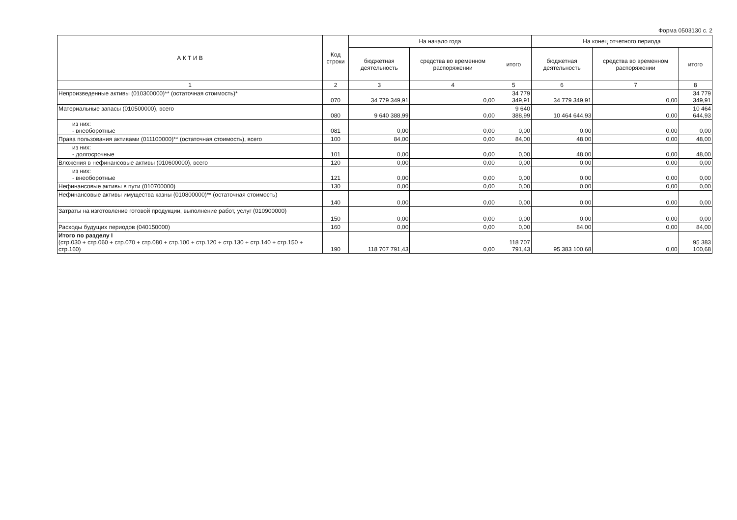Форма 0503130 с. 2
| А К Т И В | Код строки | На начало года | | | На конец отчетного периода | | |
| --- | --- | --- | --- | --- | --- | --- | --- |
| | | бюджетная деятельность | средства во временном распоряжении | итого | бюджетная деятельность | средства во временном распоряжении | итого |
| 1 | 2 | 3 | 4 | 5 | 6 | 7 | 8 |
| Непроизведенные активы (010300000)** (остаточная стоимость)* | 070 | 34 779 349,91 | 0,00 | 34 779 349,91 | 34 779 349,91 | 0,00 | 34 779 349,91 |
| Материальные запасы (010500000), всего | 080 | 9 640 388,99 | 0,00 | 9 640 388,99 | 10 464 644,93 | 0,00 | 10 464 644,93 |
| из них: - внеоборотные | 081 | 0,00 | 0,00 | 0,00 | 0,00 | 0,00 | 0,00 |
| Права пользования активами (011100000)** (остаточная стоимость), всего | 100 | 84,00 | 0,00 | 84,00 | 48,00 | 0,00 | 48,00 |
| из них: - долгосрочные | 101 | 0,00 | 0,00 | 0,00 | 48,00 | 0,00 | 48,00 |
| Вложения в нефинансовые активы (010600000), всего | 120 | 0,00 | 0,00 | 0,00 | 0,00 | 0,00 | 0,00 |
| из них: - внеоборотные | 121 | 0,00 | 0,00 | 0,00 | 0,00 | 0,00 | 0,00 |
| Нефинансовые активы в пути (010700000) | 130 | 0,00 | 0,00 | 0,00 | 0,00 | 0,00 | 0,00 |
| Нефинансовые активы имущества казны (010800000)** (остаточная стоимость) | 140 | 0,00 | 0,00 | 0,00 | 0,00 | 0,00 | 0,00 |
| Затраты на изготовление готовой продукции, выполнение работ, услуг (010900000) | 150 | 0,00 | 0,00 | 0,00 | 0,00 | 0,00 | 0,00 |
| Расходы будущих периодов (040150000) | 160 | 0,00 | 0,00 | 0,00 | 84,00 | 0,00 | 84,00 |
| Итого по разделу I (стр.030 + стр.060 + стр.070 + стр.080 + стр.100 + стр.120 + стр.130 + стр.140 + стр.150 + стр.160) | 190 | 118 707 791,43 | 0,00 | 118 707 791,43 | 95 383 100,68 | 0,00 | 95 383 100,68 |